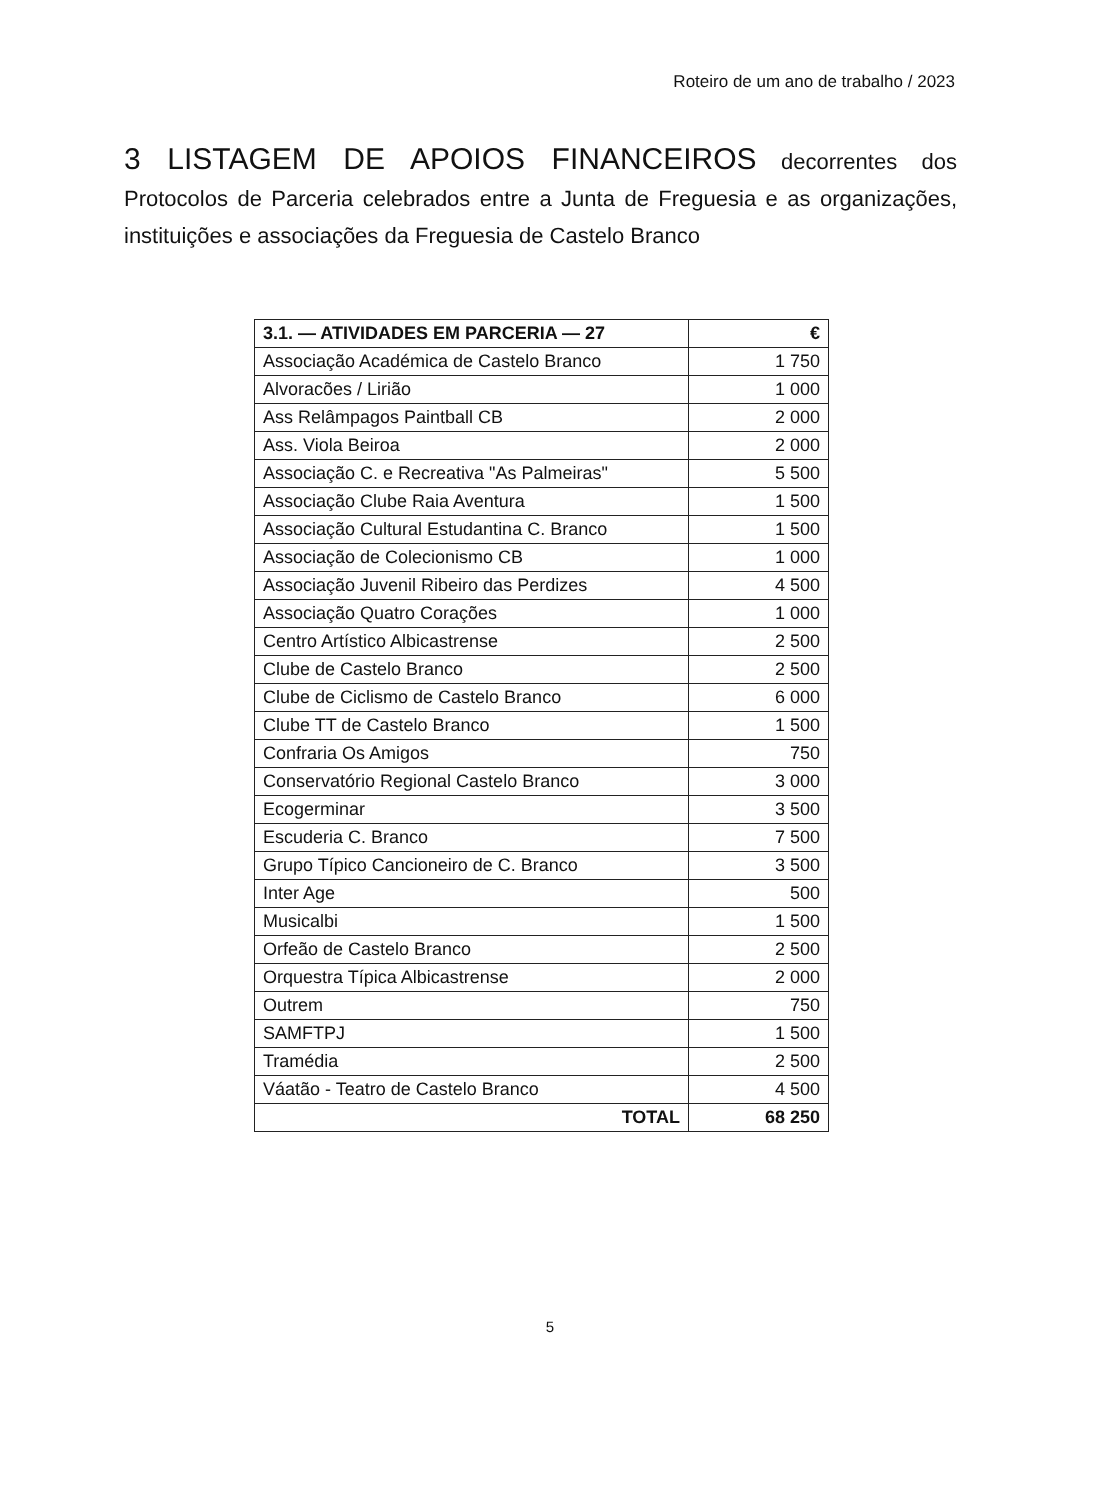Roteiro de um ano de trabalho / 2023
3 LISTAGEM DE APOIOS FINANCEIROS decorrentes dos Protocolos de Parceria celebrados entre a Junta de Freguesia e as organizações, instituições e associações da Freguesia de Castelo Branco
| 3.1. — ATIVIDADES EM PARCERIA — 27 | € |
| --- | --- |
| Associação Académica de Castelo Branco | 1 750 |
| Alvoracões / Lirião | 1 000 |
| Ass Relâmpagos Paintball CB | 2 000 |
| Ass. Viola Beiroa | 2 000 |
| Associação C. e Recreativa "As Palmeiras" | 5 500 |
| Associação Clube Raia Aventura | 1 500 |
| Associação Cultural Estudantina C. Branco | 1 500 |
| Associação de Colecionismo CB | 1 000 |
| Associação Juvenil Ribeiro das Perdizes | 4 500 |
| Associação Quatro Corações | 1 000 |
| Centro Artístico Albicastrense | 2 500 |
| Clube de Castelo Branco | 2 500 |
| Clube de Ciclismo de Castelo Branco | 6 000 |
| Clube TT de Castelo Branco | 1 500 |
| Confraria Os Amigos | 750 |
| Conservatório Regional Castelo Branco | 3 000 |
| Ecogerminar | 3 500 |
| Escuderia C. Branco | 7 500 |
| Grupo Típico Cancioneiro de C. Branco | 3 500 |
| Inter Age | 500 |
| Musicalbi | 1 500 |
| Orfeão de Castelo Branco | 2 500 |
| Orquestra Típica Albicastrense | 2 000 |
| Outrem | 750 |
| SAMFTPJ | 1 500 |
| Tramédia | 2 500 |
| Váatão - Teatro de Castelo Branco | 4 500 |
| TOTAL | 68 250 |
5